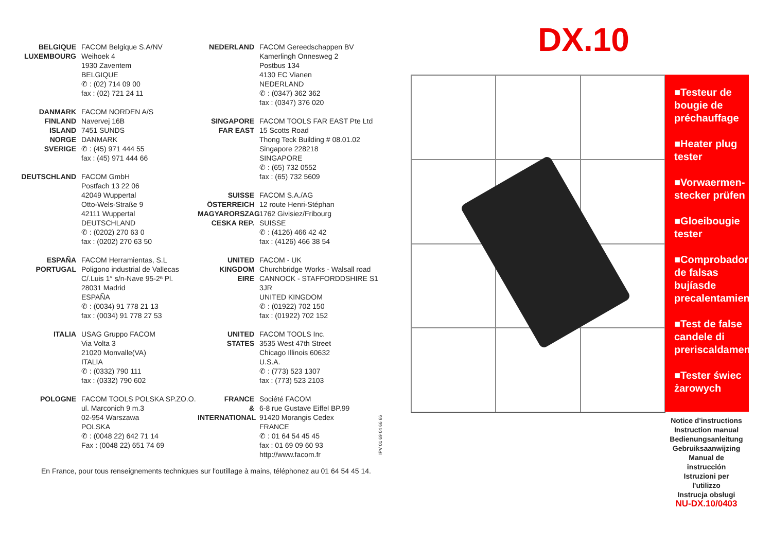BELGIQUE
LUXEMBOURG FACOM Belgique S.A/NV
Weihoek 4
1930 Zaventem
BELGIQUE
✆ : (02) 714 09 00
fax : (02) 721 24 11
DANMARK
FINLAND
ISLAND
NORGE
SVERIGE FACOM NORDEN A/S
Navervej 16B
7451 SUNDS
DANMARK
✆ : (45) 971 444 55
fax : (45) 971 444 66
DEUTSCHLAND FACOM GmbH
Postfach 13 22 06
42049 Wuppertal
Otto-Wels-Straße 9
42111 Wuppertal
DEUTSCHLAND
✆ : (0202) 270 63 0
fax : (0202) 270 63 50
ESPAÑA
PORTUGAL FACOM Herramientas, S.L
Poligono industrial de Vallecas
C/.Luis 1° s/n-Nave 95-2ª Pl.
28031 Madrid
ESPAÑA
✆ : (0034) 91 778 21 13
fax : (0034) 91 778 27 53
ITALIA USAG Gruppo FACOM
Via Volta 3
21020 Monvalle(VA)
ITALIA
✆ : (0332) 790 111
fax : (0332) 790 602
POLOGNE FACOM TOOLS POLSKA SP.ZO.O.
ul. Marconich 9 m.3
02-954 Warszawa
POLSKA
✆ : (0048 22) 642 71 14
Fax : (0048 22) 651 74 69
NEDERLAND FACOM Gereedschappen BV
Kamerlingh Onnesweg 2
Postbus 134
4130 EC Vianen
NEDERLAND
✆ : (0347) 362 362
fax : (0347) 376 020
SINGAPORE
FAR EAST FACOM TOOLS FAR EAST Pte Ltd
15 Scotts Road
Thong Teck Building # 08.01.02
Singapore 228218
SINGAPORE
✆ : (65) 732 0552
fax : (65) 732 5609
SUISSE
ÖSTERREICH
MAGYARORSZAG
CESKA REP. FACOM S.A./AG
12 route Henri-Stéphan
1762 Givisiez/Fribourg
SUISSE
✆ : (4126) 466 42 42
fax : (4126) 466 38 54
UNITED
KINGDOM
EIRE FACOM - UK
Churchbridge Works - Walsall road
CANNOCK - STAFFORDDSHIRE S1 3JR
UNITED KINGDOM
✆ : (01922) 702 150
fax : (01922) 702 152
UNITED
STATES FACOM TOOLS Inc.
3535 West 47th Street
Chicago Illinois 60632
U.S.A.
✆ : (773) 523 1307
fax : (773) 523 2103
FRANCE
&
INTERNATIONAL Société FACOM
6-8 rue Gustave Eiffel BP.99
91420 Morangis Cedex
FRANCE
✆ : 01 64 54 45 45
fax : 01 69 09 60 93
http://www.facom.fr
IPV 01 69 04 66 66
En France, pour tous renseignements techniques sur l'outillage à mains, téléphonez au 01 64 54 45 14.
DX.10
■Testeur de bougie de préchauffage
■Heater plug tester
■Vorwaermen-stecker prüfen
■Gloeibougie tester
■Comprobador de falsas bujíasde precalentamiento
■Test de false candele di preriscaldamento
■Tester świec żarowych
Notice d'instructions
Instruction manual
Bedienungsanleitung
Gebruiksaanwijzing
Manual de instrucción
Istruzioni per l'utilizzo
Instrucja obsługi
NU-DX.10/0403